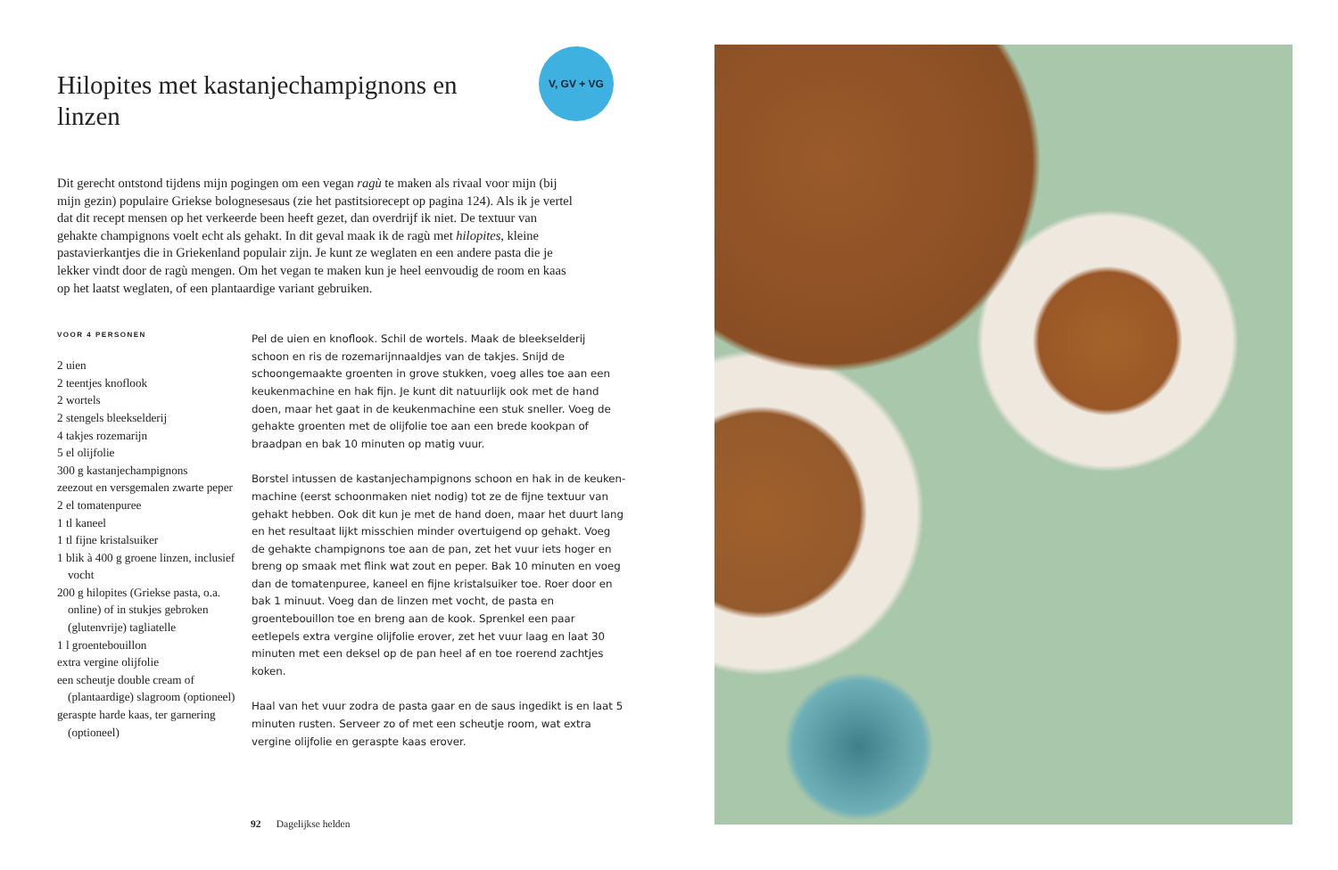V, GV + VG
Hilopites met kastanjechampignons en linzen
Dit gerecht ontstond tijdens mijn pogingen om een vegan ragù te maken als rivaal voor mijn (bij mijn gezin) populaire Griekse bolognesesaus (zie het pastitsiorecept op pagina 124). Als ik je vertel dat dit recept mensen op het verkeerde been heeft gezet, dan overdrijf ik niet. De textuur van gehakte champignons voelt echt als gehakt. In dit geval maak ik de ragù met hilopites, kleine pastavierkantjes die in Griekenland populair zijn. Je kunt ze weglaten en een andere pasta die je lekker vindt door de ragù mengen. Om het vegan te maken kun je heel eenvoudig de room en kaas op het laatst weglaten, of een plantaardige variant gebruiken.
VOOR 4 PERSONEN
2 uien
2 teentjes knoflook
2 wortels
2 stengels bleekselderij
4 takjes rozemarijn
5 el olijfolie
300 g kastanjechampignons
zeezout en versgemalen zwarte peper
2 el tomatenpuree
1 tl kaneel
1 tl fijne kristalsuiker
1 blik à 400 g groene linzen, inclusief vocht
200 g hilopites (Griekse pasta, o.a. online) of in stukjes gebroken (glutenvrije) tagliatelle
1 l groentebouillon
extra vergine olijfolie
een scheutje double cream of (plantaardige) slagroom (optioneel)
geraspte harde kaas, ter garnering (optioneel)
Pel de uien en knoflook. Schil de wortels. Maak de bleekselderij schoon en ris de rozemarijnnaaldjes van de takjes. Snijd de schoongemaakte groenten in grove stukken, voeg alles toe aan een keukenmachine en hak fijn. Je kunt dit natuurlijk ook met de hand doen, maar het gaat in de keukenmachine een stuk sneller. Voeg de gehakte groenten met de olijfolie toe aan een brede kookpan of braadpan en bak 10 minuten op matig vuur.
Borstel intussen de kastanjechampignons schoon en hak in de keuken-machine (eerst schoonmaken niet nodig) tot ze de fijne textuur van gehakt hebben. Ook dit kun je met de hand doen, maar het duurt lang en het resultaat lijkt misschien minder overtuigend op gehakt. Voeg de gehakte champignons toe aan de pan, zet het vuur iets hoger en breng op smaak met flink wat zout en peper. Bak 10 minuten en voeg dan de tomatenpuree, kaneel en fijne kristalsuiker toe. Roer door en bak 1 minuut. Voeg dan de linzen met vocht, de pasta en groentebouillon toe en breng aan de kook. Sprenkel een paar eetlepels extra vergine olijfolie erover, zet het vuur laag en laat 30 minuten met een deksel op de pan heel af en toe roerend zachtjes koken.
Haal van het vuur zodra de pasta gaar en de saus ingedikt is en laat 5 minuten rusten. Serveer zo of met een scheutje room, wat extra vergine olijfolie en geraspte kaas erover.
92 Dagelijkse helden